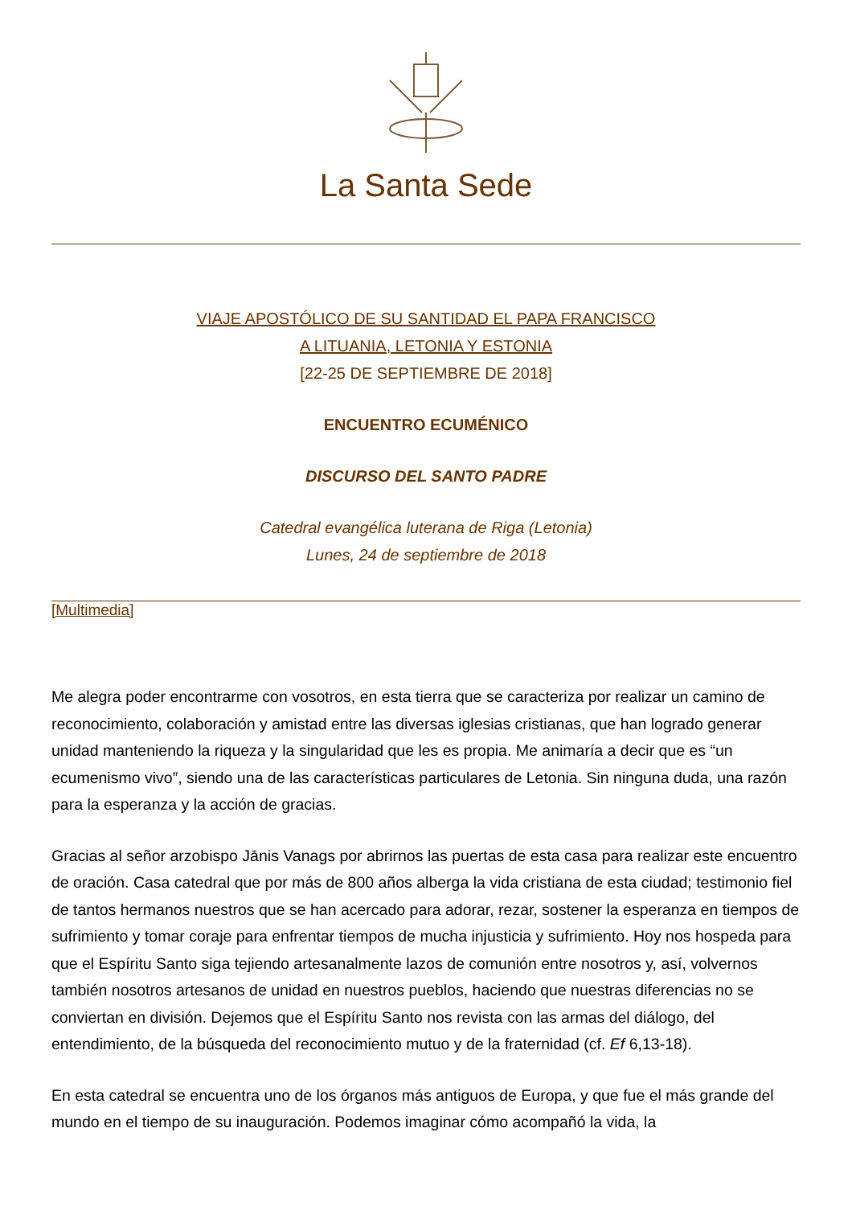La Santa Sede
VIAJE APOSTÓLICO DE SU SANTIDAD EL PAPA FRANCISCO
A LITUANIA, LETONIA Y ESTONIA
[22-25 DE SEPTIEMBRE DE 2018]
ENCUENTRO ECUMÉNICO
DISCURSO DEL SANTO PADRE
Catedral evangélica luterana de Riga (Letonia)
Lunes, 24 de septiembre de 2018
[Multimedia]
Me alegra poder encontrarme con vosotros, en esta tierra que se caracteriza por realizar un camino de reconocimiento, colaboración y amistad entre las diversas iglesias cristianas, que han logrado generar unidad manteniendo la riqueza y la singularidad que les es propia. Me animaría a decir que es “un ecumenismo vivo”, siendo una de las características particulares de Letonia. Sin ninguna duda, una razón para la esperanza y la acción de gracias.
Gracias al señor arzobispo Jānis Vanags por abrirnos las puertas de esta casa para realizar este encuentro de oración. Casa catedral que por más de 800 años alberga la vida cristiana de esta ciudad; testimonio fiel de tantos hermanos nuestros que se han acercado para adorar, rezar, sostener la esperanza en tiempos de sufrimiento y tomar coraje para enfrentar tiempos de mucha injusticia y sufrimiento. Hoy nos hospeda para que el Espíritu Santo siga tejiendo artesanalmente lazos de comunión entre nosotros y, así, volvernos también nosotros artesanos de unidad en nuestros pueblos, haciendo que nuestras diferencias no se conviertan en división. Dejemos que el Espíritu Santo nos revista con las armas del diálogo, del entendimiento, de la búsqueda del reconocimiento mutuo y de la fraternidad (cf. Ef 6,13-18).
En esta catedral se encuentra uno de los órganos más antiguos de Europa, y que fue el más grande del mundo en el tiempo de su inauguración. Podemos imaginar cómo acompañó la vida, la